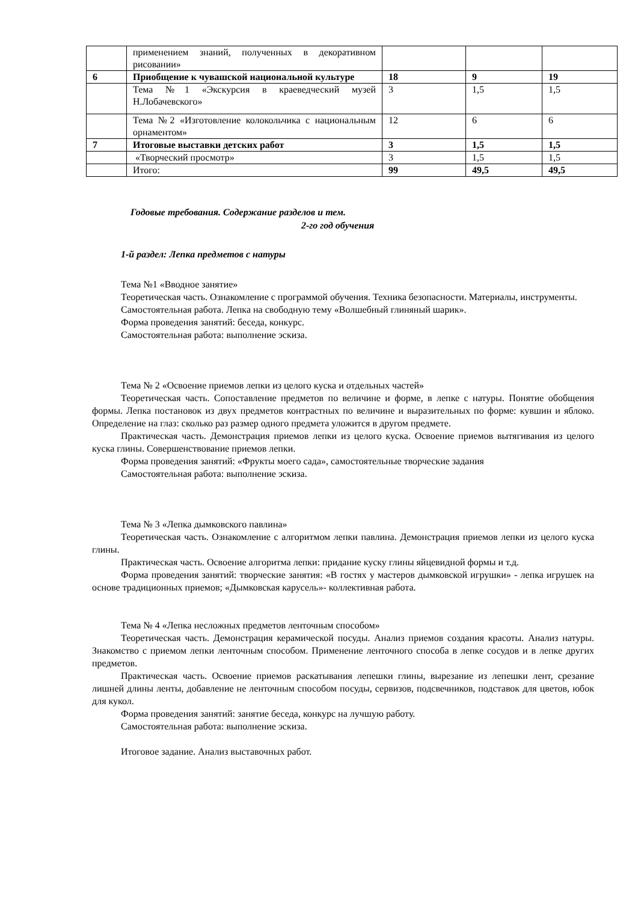| | применением знаний, полученных в декоративном рисовании» | | | |
| 6 | Приобщение к чувашской национальной культуре | 18 | 9 | 19 |
| | Тема №1 «Экскурсия в краеведческий музей Н.Лобачевского» | 3 | 1,5 | 1,5 |
| | Тема №2 «Изготовление колокольчика с национальным орнаментом» | 12 | 6 | 6 |
| 7 | Итоговые выставки детских работ | 3 | 1,5 | 1,5 |
| | «Творческий просмотр» | 3 | 1,5 | 1,5 |
| | Итого: | 99 | 49,5 | 49,5 |
Годовые требования. Содержание разделов и тем.
2-го год обучения
1-й раздел: Лепка предметов с натуры
Тема №1 «Вводное занятие»
Теоретическая часть. Ознакомление с программой обучения. Техника безопасности. Материалы, инструменты.
Самостоятельная работа. Лепка на свободную тему «Волшебный глиняный шарик».
Форма проведения занятий: беседа, конкурс.
Самостоятельная работа: выполнение эскиза.
Тема № 2 «Освоение приемов лепки из целого куска и отдельных частей»
Теоретическая часть. Сопоставление предметов по величине и форме, в лепке с натуры. Понятие обобщения формы. Лепка постановок из двух предметов контрастных по величине и выразительных по форме: кувшин и яблоко. Определение на глаз: сколько раз размер одного предмета уложится в другом предмете.
Практическая часть. Демонстрация приемов лепки из целого куска. Освоение приемов вытягивания из целого куска глины. Совершенствование приемов лепки.
Форма проведения занятий: «Фрукты моего сада», самостоятельные творческие задания
Самостоятельная работа: выполнение эскиза.
Тема № 3 «Лепка дымковского павлина»
Теоретическая часть. Ознакомление с алгоритмом лепки павлина. Демонстрация приемов лепки из целого куска глины.
Практическая часть. Освоение алгоритма лепки: придание куску глины яйцевидной формы и т.д.
Форма проведения занятий: творческие занятия: «В гостях у мастеров дымковской игрушки» - лепка игрушек на основе традиционных приемов; «Дымковская карусель»- коллективная работа.
Тема № 4 «Лепка несложных предметов ленточным способом»
Теоретическая часть. Демонстрация керамической посуды. Анализ приемов создания красоты. Анализ натуры. Знакомство с приемом лепки ленточным способом. Применение ленточного способа в лепке сосудов и в лепке других предметов.
Практическая часть. Освоение приемов раскатывания лепешки глины, вырезание из лепешки лент, срезание лишней длины ленты, добавление не ленточным способом посуды, сервизов, подсвечников, подставок для цветов, юбок для кукол.
Форма проведения занятий: занятие беседа, конкурс на лучшую работу.
Самостоятельная работа: выполнение эскиза.
Итоговое задание. Анализ выставочных работ.